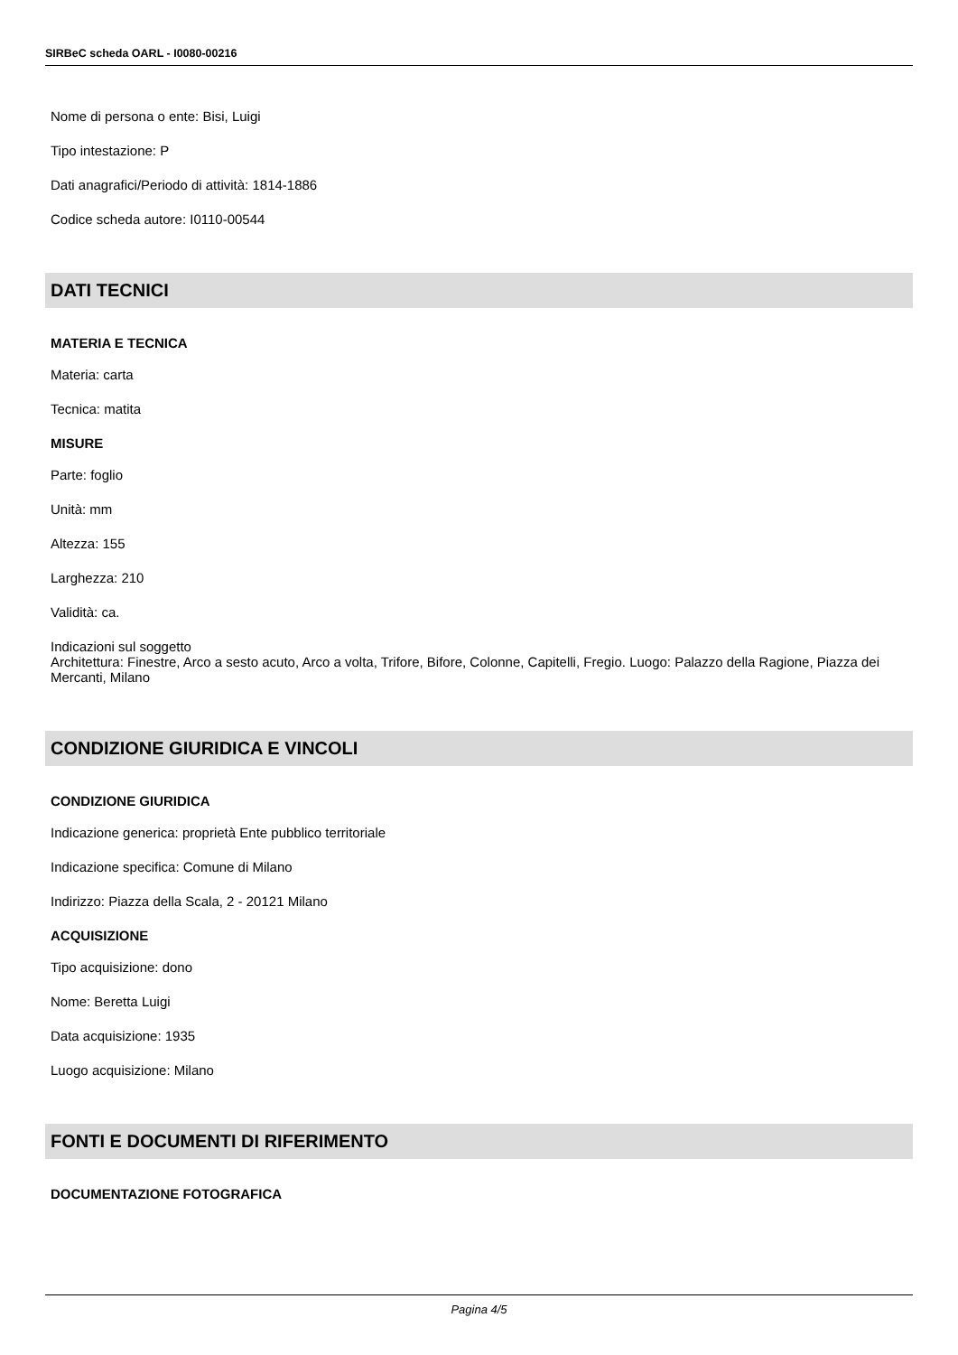SIRBeC scheda OARL - I0080-00216
Nome di persona o ente: Bisi, Luigi
Tipo intestazione: P
Dati anagrafici/Periodo di attività: 1814-1886
Codice scheda autore: I0110-00544
DATI TECNICI
MATERIA E TECNICA
Materia: carta
Tecnica: matita
MISURE
Parte: foglio
Unità: mm
Altezza: 155
Larghezza: 210
Validità: ca.
Indicazioni sul soggetto
Architettura: Finestre, Arco a sesto acuto, Arco a volta, Trifore, Bifore, Colonne, Capitelli, Fregio. Luogo: Palazzo della Ragione, Piazza dei Mercanti, Milano
CONDIZIONE GIURIDICA E VINCOLI
CONDIZIONE GIURIDICA
Indicazione generica: proprietà Ente pubblico territoriale
Indicazione specifica: Comune di Milano
Indirizzo: Piazza della Scala, 2 - 20121 Milano
ACQUISIZIONE
Tipo acquisizione: dono
Nome: Beretta Luigi
Data acquisizione: 1935
Luogo acquisizione: Milano
FONTI E DOCUMENTI DI RIFERIMENTO
DOCUMENTAZIONE FOTOGRAFICA
Pagina 4/5